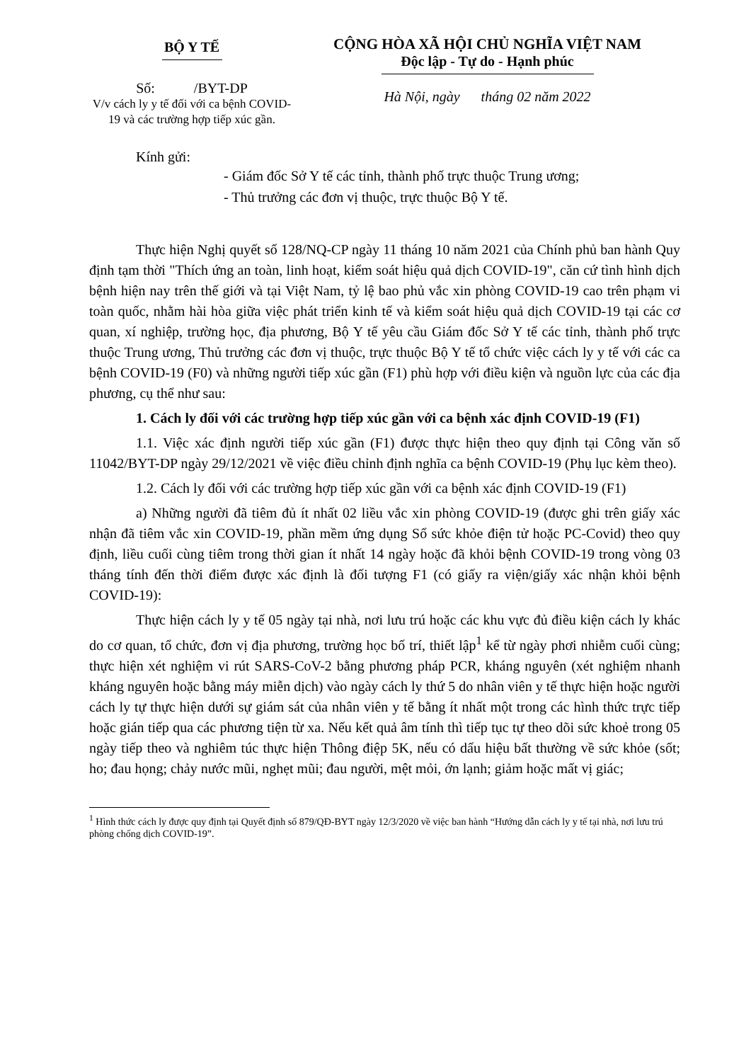BỘ Y TẾ
Số: /BYT-DP
V/v cách ly y tế đối với ca bệnh COVID-19 và các trường hợp tiếp xúc gần.
CỘNG HÒA XÃ HỘI CHỦ NGHĨA VIỆT NAM
Độc lập - Tự do - Hạnh phúc
Hà Nội, ngày tháng 02 năm 2022
Kính gửi:
- Giám đốc Sở Y tế các tỉnh, thành phố trực thuộc Trung ương;
- Thủ trưởng các đơn vị thuộc, trực thuộc Bộ Y tế.
Thực hiện Nghị quyết số 128/NQ-CP ngày 11 tháng 10 năm 2021 của Chính phủ ban hành Quy định tạm thời "Thích ứng an toàn, linh hoạt, kiểm soát hiệu quả dịch COVID-19", căn cứ tình hình dịch bệnh hiện nay trên thế giới và tại Việt Nam, tỷ lệ bao phủ vắc xin phòng COVID-19 cao trên phạm vi toàn quốc, nhằm hài hòa giữa việc phát triển kinh tế và kiểm soát hiệu quả dịch COVID-19 tại các cơ quan, xí nghiệp, trường học, địa phương, Bộ Y tế yêu cầu Giám đốc Sở Y tế các tỉnh, thành phố trực thuộc Trung ương, Thủ trưởng các đơn vị thuộc, trực thuộc Bộ Y tế tổ chức việc cách ly y tế với các ca bệnh COVID-19 (F0) và những người tiếp xúc gần (F1) phù hợp với điều kiện và nguồn lực của các địa phương, cụ thể như sau:
1. Cách ly đối với các trường hợp tiếp xúc gần với ca bệnh xác định COVID-19 (F1)
1.1. Việc xác định người tiếp xúc gần (F1) được thực hiện theo quy định tại Công văn số 11042/BYT-DP ngày 29/12/2021 về việc điều chỉnh định nghĩa ca bệnh COVID-19 (Phụ lục kèm theo).
1.2. Cách ly đối với các trường hợp tiếp xúc gần với ca bệnh xác định COVID-19 (F1)
a) Những người đã tiêm đủ ít nhất 02 liều vắc xin phòng COVID-19 (được ghi trên giấy xác nhận đã tiêm vắc xin COVID-19, phần mềm ứng dụng Sổ sức khỏe điện tử hoặc PC-Covid) theo quy định, liều cuối cùng tiêm trong thời gian ít nhất 14 ngày hoặc đã khỏi bệnh COVID-19 trong vòng 03 tháng tính đến thời điểm được xác định là đối tượng F1 (có giấy ra viện/giấy xác nhận khỏi bệnh COVID-19):
Thực hiện cách ly y tế 05 ngày tại nhà, nơi lưu trú hoặc các khu vực đủ điều kiện cách ly khác do cơ quan, tổ chức, đơn vị địa phương, trường học bố trí, thiết lập<sup>1</sup> kể từ ngày phơi nhiễm cuối cùng; thực hiện xét nghiệm vi rút SARS-CoV-2 bằng phương pháp PCR, kháng nguyên (xét nghiệm nhanh kháng nguyên hoặc bằng máy miễn dịch) vào ngày cách ly thứ 5 do nhân viên y tế thực hiện hoặc người cách ly tự thực hiện dưới sự giám sát của nhân viên y tế bằng ít nhất một trong các hình thức trực tiếp hoặc gián tiếp qua các phương tiện từ xa. Nếu kết quả âm tính thì tiếp tục tự theo dõi sức khoẻ trong 05 ngày tiếp theo và nghiêm túc thực hiện Thông điệp 5K, nếu có dấu hiệu bất thường về sức khỏe (sốt; ho; đau họng; chảy nước mũi, nghẹt mũi; đau người, mệt mỏi, ớn lạnh; giảm hoặc mất vị giác;
<sup>1</sup> Hình thức cách ly được quy định tại Quyết định số 879/QĐ-BYT ngày 12/3/2020 về việc ban hành “Hướng dẫn cách ly y tế tại nhà, nơi lưu trú phòng chống dịch COVID-19”.